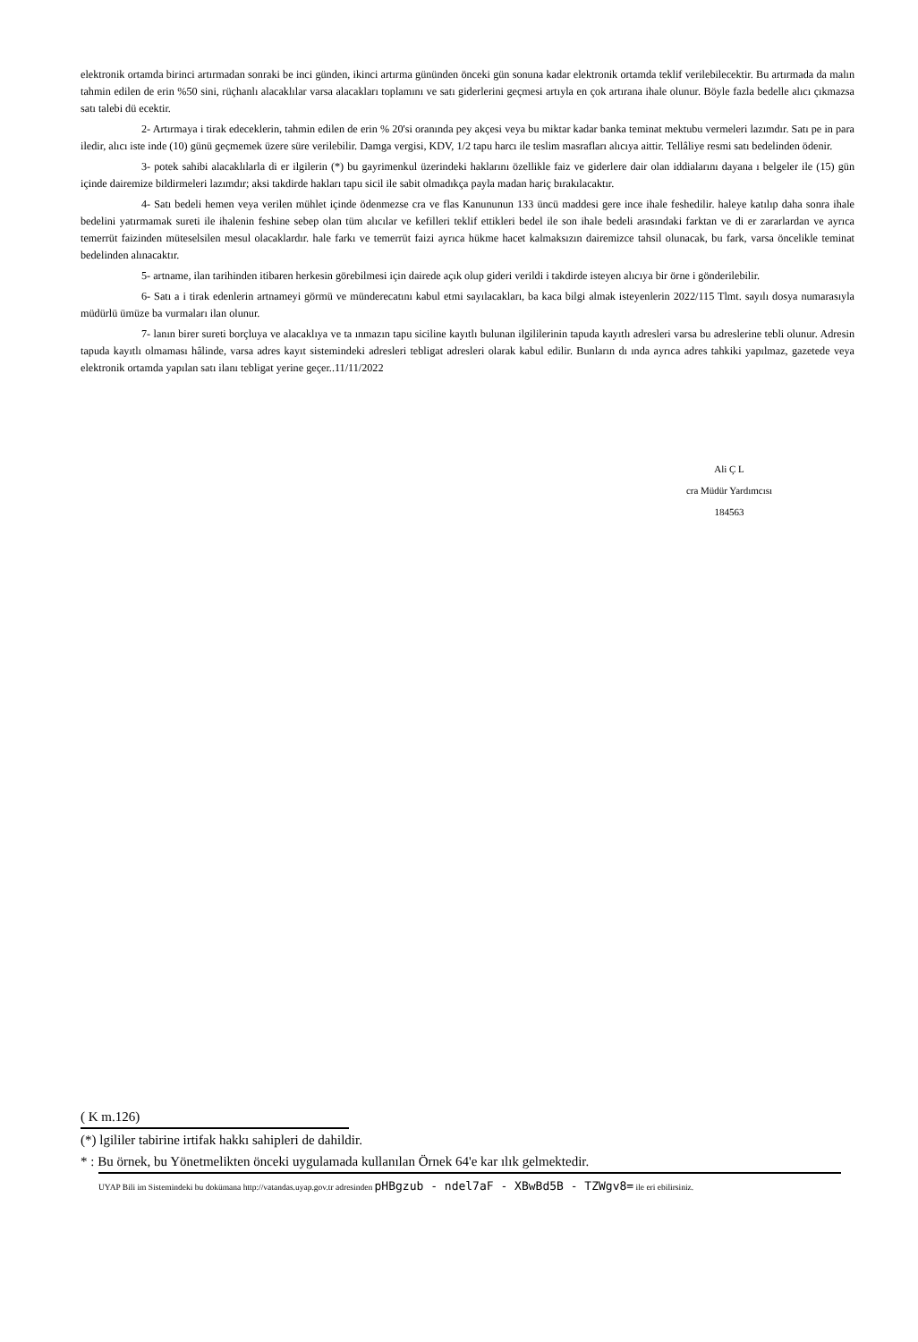elektronik ortamda birinci artırmadan sonraki be inci günden, ikinci artırma gününden önceki gün sonuna kadar elektronik ortamda teklif verilebilecektir. Bu artırmada da malın tahmin edilen de erin %50 sini, rüçhanlı alacaklılar varsa alacakları toplamını ve satı giderlerini geçmesi artıyla en çok artırana ihale olunur. Böyle fazla bedelle alıcı çıkmazsa satı talebi dü ecektir.
2- Artırmaya i tirak edeceklerin, tahmin edilen de erin % 20'si oranında pey akçesi veya bu miktar kadar banka teminat mektubu vermeleri lazımdır. Satı pe in para iledir, alıcı iste inde (10) günü geçmemek üzere süre verilebilir. Damga vergisi, KDV, 1/2 tapu harcı ile teslim masrafları alıcıya aittir. Tellâliye resmi satı bedelinden ödenir.
3- potek sahibi alacaklılarla di er ilgilerin (*) bu gayrimenkul üzerindeki haklarını özellikle faiz ve giderlere dair olan iddialarını dayana ı belgeler ile (15) gün içinde dairemize bildirmeleri lazımdır; aksi takdirde hakları tapu sicil ile sabit olmadıkça payla madan hariç bırakılacaktır.
4- Satı bedeli hemen veya verilen mühlet içinde ödenmezse cra ve flas Kanununun 133 üncü maddesi gere ince ihale feshedilir. haleye katılıp daha sonra ihale bedelini yatırmamak sureti ile ihalenin feshine sebep olan tüm alıcılar ve kefilleri teklif ettikleri bedel ile son ihale bedeli arasındaki farktan ve di er zararlardan ve ayrıca temerrüt faizinden müteselsilen mesul olacaklardır. hale farkı ve temerrüt faizi ayrıca hükme hacet kalmaksızın dairemizce tahsil olunacak, bu fark, varsa öncelikle teminat bedelinden alınacaktır.
5- artname, ilan tarihinden itibaren herkesin görebilmesi için dairede açık olup gideri verildi i takdirde isteyen alıcıya bir örne i gönderilebilir.
6- Satı a i tirak edenlerin artnameyi görmü ve münderecatını kabul etmi sayılacakları, ba kaca bilgi almak isteyenlerin 2022/115 Tlmt. sayılı dosya numarasıyla müdürlü ümüze ba vurmaları ilan olunur.
7- lanın birer sureti borçluya ve alacaklıya ve ta ınmazın tapu siciline kayıtlı bulunan ilgililerinin tapuda kayıtlı adresleri varsa bu adreslerine tebli olunur. Adresin tapuda kayıtlı olmaması hâlinde, varsa adres kayıt sistemindeki adresleri tebligat adresleri olarak kabul edilir. Bunların dı ında ayrıca adres tahkiki yapılmaz, gazetede veya elektronik ortamda yapılan satı ilanı tebligat yerine geçer..11/11/2022
Ali Ç L
cra Müdür Yardımcısı
184563
( K m.126)
(*) lgililer tabirine irtifak hakkı sahipleri de dahildir.
* : Bu örnek, bu Yönetmelikten önceki uygulamada kullanılan Örnek 64'e kar ılık gelmektedir.
UYAP Bili im Sistemindeki bu dokümana http://vatandas.uyap.gov.tr adresinden pHBgzub - ndel7aF - XBwBd5B - TZWgv8= ile eri ebilirsiniz.